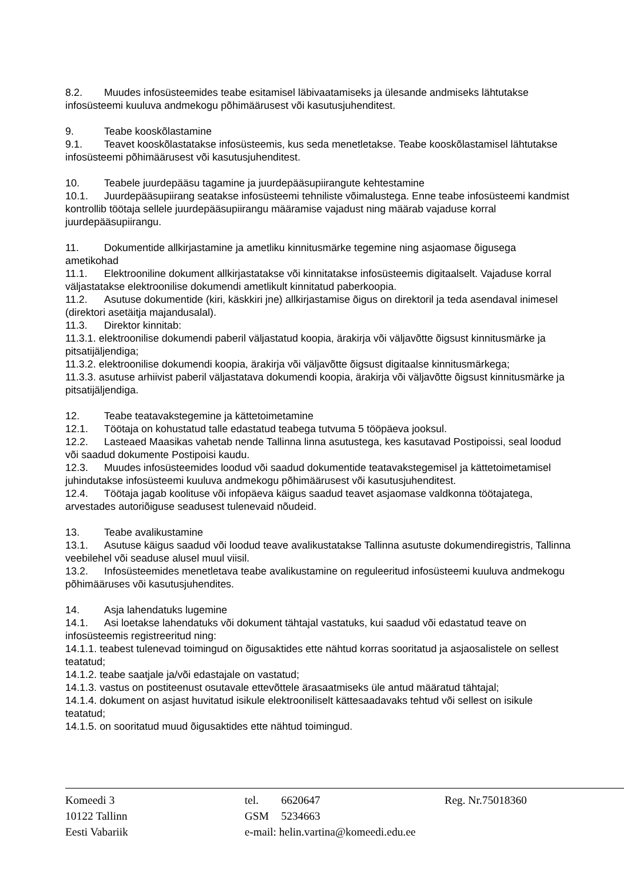8.2. Muudes infosüsteemides teabe esitamisel läbivaatamiseks ja ülesande andmiseks lähtutakse infosüsteemi kuuluva andmekogu põhimäärusest või kasutusjuhenditest.
9. Teabe kooskõlastamine
9.1. Teavet kooskõlastatakse infosüsteemis, kus seda menetletakse. Teabe kooskõlastamisel lähtutakse infosüsteemi põhimäärusest või kasutusjuhenditest.
10. Teabele juurdepääsu tagamine ja juurdepääsupiirangute kehtestamine
10.1. Juurdepääsupiirang seatakse infosüsteemi tehniliste võimalustega. Enne teabe infosüsteemi kandmist kontrollib töötaja sellele juurdepääsupiirangu määramise vajadust ning määrab vajaduse korral juurdepääsupiirangu.
11. Dokumentide allkirjastamine ja ametliku kinnitusmärke tegemine ning asjaomase õigusega ametikohad
11.1. Elektrooniline dokument allkirjastatakse või kinnitatakse infosüsteemis digitaalselt. Vajaduse korral väljastatakse elektroonilise dokumendi ametlikult kinnitatud paberkoopia.
11.2. Asutuse dokumentide (kiri, käskkiri jne) allkirjastamise õigus on direktoril ja teda asendaval inimesel (direktori asetäitja majandusalal).
11.3. Direktor kinnitab:
11.3.1. elektroonilise dokumendi paberil väljastatud koopia, ärakirja või väljavõtte õigsust kinnitusmärke ja pitsatijäljendiga;
11.3.2. elektroonilise dokumendi koopia, ärakirja või väljavõtte õigsust digitaalse kinnitusmärkega;
11.3.3. asutuse arhiivist paberil väljastatava dokumendi koopia, ärakirja või väljavõtte õigsust kinnitusmärke ja pitsatijäljendiga.
12. Teabe teatavakstegemine ja kättetoimetamine
12.1. Töötaja on kohustatud talle edastatud teabega tutvuma 5 tööpäeva jooksul.
12.2. Lasteaed Maasikas vahetab nende Tallinna linna asutustega, kes kasutavad Postipoissi, seal loodud või saadud dokumente Postipoisi kaudu.
12.3. Muudes infosüsteemides loodud või saadud dokumentide teatavakstegemisel ja kättetoimetamisel juhindutakse infosüsteemi kuuluva andmekogu põhimäärusest või kasutusjuhenditest.
12.4. Töötaja jagab koolituse või infopäeva käigus saadud teavet asjaomase valdkonna töötajatega, arvestades autoriõiguse seadusest tulenevaid nõudeid.
13. Teabe avalikustamine
13.1. Asutuse käigus saadud või loodud teave avalikustatakse Tallinna asutuste dokumendiregistris, Tallinna veebilehel või seaduse alusel muul viisil.
13.2. Infosüsteemides menetletava teabe avalikustamine on reguleeritud infosüsteemi kuuluva andmekogu põhimääruses või kasutusjuhendites.
14. Asja lahendatuks lugemine
14.1. Asi loetakse lahendatuks või dokument tähtajal vastatuks, kui saadud või edastatud teave on infosüsteemis registreeritud ning:
14.1.1. teabest tulenevad toimingud on õigusaktides ette nähtud korras sooritatud ja asjaosalistele on sellest teatatud;
14.1.2. teabe saatjale ja/või edastajale on vastatud;
14.1.3. vastus on postiteenust osutavale ettevõttele ärasaatmiseks üle antud määratud tähtajal;
14.1.4. dokument on asjast huvitatud isikule elektrooniliselt kättesaadavaks tehtud või sellest on isikule teatatud;
14.1.5. on sooritatud muud õigusaktides ette nähtud toimingud.
Komeedi 3
10122 Tallinn
Eesti Vabariik
tel. 6620647
GSM 5234663
e-mail: helin.vartina@komeedi.edu.ee
Reg. Nr.75018360